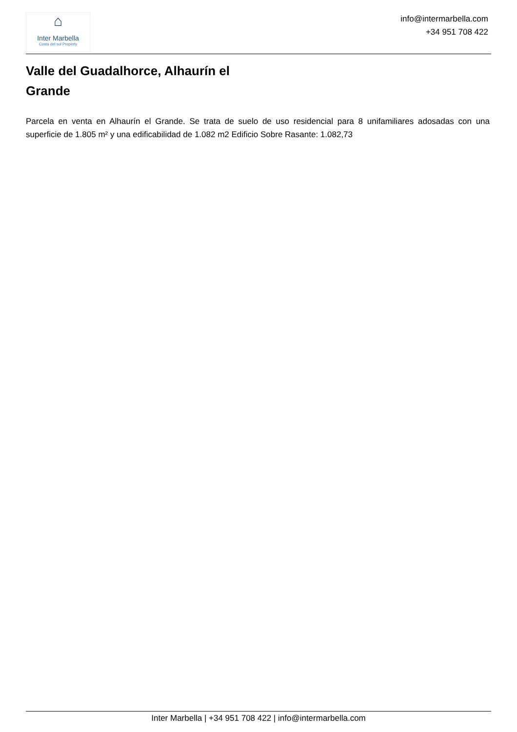⌂
Inter Marbella
Costa del sol Property
info@intermarbella.com
+34 951 708 422
Valle del Guadalhorce, Alhaurín el Grande
Parcela en venta en Alhaurín el Grande. Se trata de suelo de uso residencial para 8 unifamiliares adosadas con una superficie de 1.805 m² y una edificabilidad de 1.082 m2 Edificio Sobre Rasante: 1.082,73
Inter Marbella | +34 951 708 422 | info@intermarbella.com